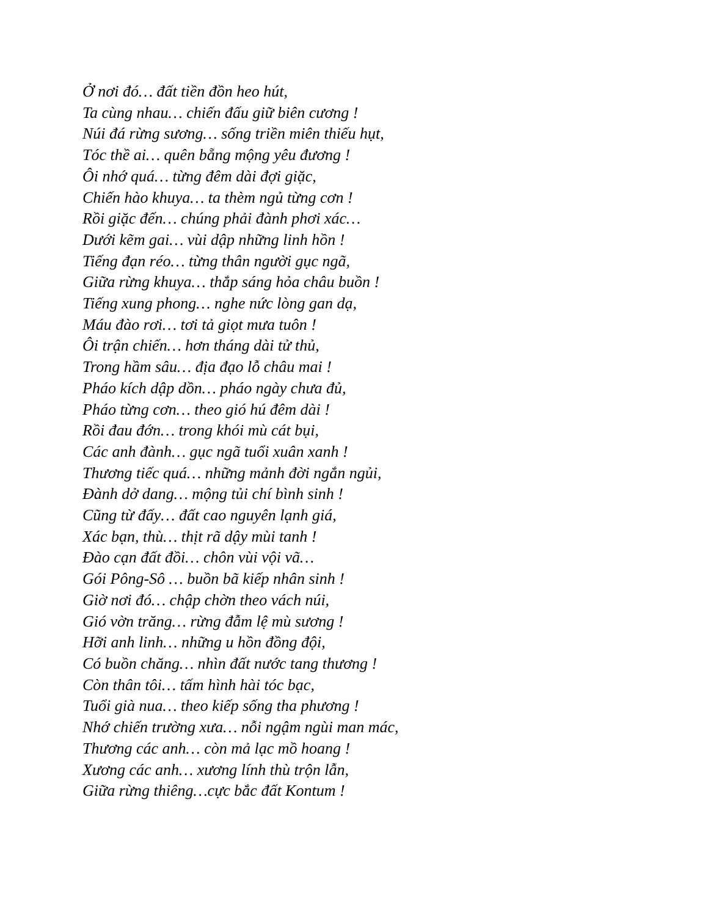Ở nơi đó… đất tiền đồn heo hút,
Ta cùng nhau… chiến đấu giữ biên cương !
Núi đá rừng sương… sống triền miên thiếu hụt,
Tóc thề ai… quên bẵng mộng yêu đương !
Ôi nhớ quá… từng đêm dài đợi giặc,
Chiến hào khuya… ta thèm ngủ từng cơn !
Rồi giặc đến… chúng phải đành phơi xác…
Dưới kẽm gai… vùi dập những linh hồn !
Tiếng đạn réo… từng thân người gục ngã,
Giữa rừng khuya… thắp sáng hỏa châu buồn !
Tiếng xung phong… nghe nức lòng gan dạ,
Máu đào rơi… tơi tả giọt mưa tuôn !
Ôi trận chiến… hơn tháng dài tử thủ,
Trong hầm sâu… địa đạo lỗ châu mai !
Pháo kích dập dồn… pháo ngày chưa đủ,
Pháo từng cơn… theo gió hú đêm dài !
Rồi đau đớn… trong khói mù cát bụi,
Các anh đành… gục ngã tuổi xuân xanh !
Thương tiếc quá… những mảnh đời ngắn ngủi,
Đành dở dang… mộng tủi chí bình sinh !
Cũng từ đấy… đất cao nguyên lạnh giá,
Xác bạn, thù… thịt rã dậy mùi tanh !
Đào cạn đất đồi… chôn vùi vội vã…
Gói Pông-Sô … buồn bã kiếp nhân sinh !
Giờ nơi đó… chập chờn theo vách núi,
Gió vờn trăng… rừng đẫm lệ mù sương !
Hỡi anh linh… những u hồn đồng đội,
Có buồn chăng… nhìn đất nước tang thương !
Còn thân tôi… tấm hình hài tóc bạc,
Tuổi già nua… theo kiếp sống tha phương !
Nhớ chiến trường xưa… nỗi ngậm ngùi man mác,
Thương các anh… còn mả lạc mồ hoang !
Xương các anh… xương lính thù trộn lẫn,
Giữa rừng thiêng…cực bắc đất Kontum !